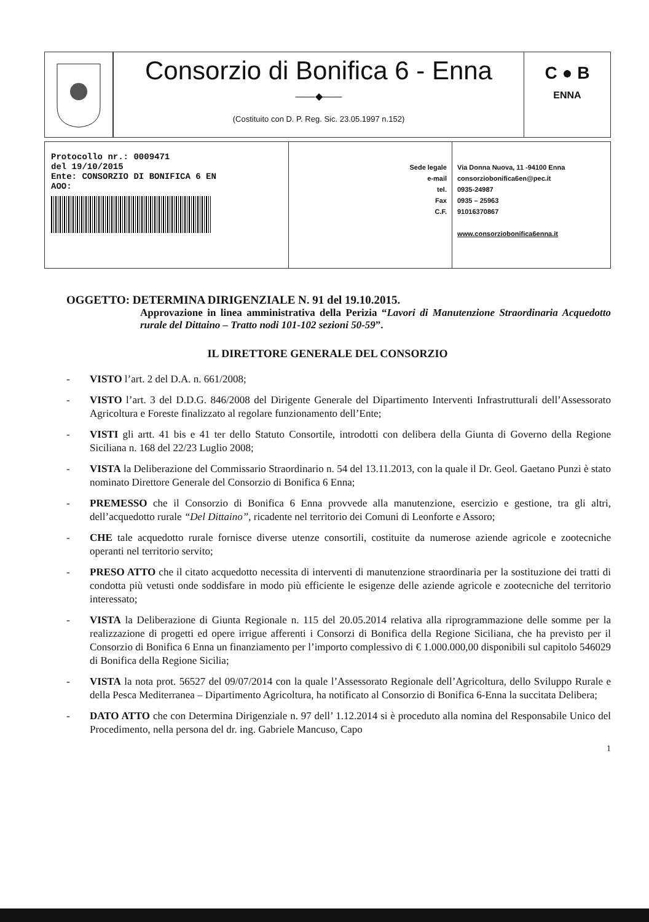Consorzio di Bonifica 6 - Enna
——◆——
(Costituito con D. P. Reg. Sic. 23.05.1997 n.152)
C ● B
ENNA
Protocollo nr.: 0009471
del 19/10/2015
Ente: CONSORZIO DI BONIFICA 6 EN
AOO:
Sede legale
e-mail
tel.
Fax
C.F.
Via Donna Nuova, 11 -94100 Enna
consorziobonifica6en@pec.it
0935-24987
0935 – 25963
91016370867
www.consorziobonifica6enna.it
OGGETTO: DETERMINA DIRIGENZIALE N. 91 del 19.10.2015.
Approvazione in linea amministrativa della Perizia “Lavori di Manutenzione Straordinaria Acquedotto rurale del Dittaino – Tratto nodi 101-102 sezioni 50-59”.
IL DIRETTORE GENERALE DEL CONSORZIO
- VISTO l’art. 2 del D.A. n. 661/2008;
- VISTO l’art. 3 del D.D.G. 846/2008 del Dirigente Generale del Dipartimento Interventi Infrastrutturali dell’Assessorato Agricoltura e Foreste finalizzato al regolare funzionamento dell’Ente;
- VISTI gli artt. 41 bis e 41 ter dello Statuto Consortile, introdotti con delibera della Giunta di Governo della Regione Siciliana n. 168 del 22/23 Luglio 2008;
- VISTA la Deliberazione del Commissario Straordinario n. 54 del 13.11.2013, con la quale il Dr. Geol. Gaetano Punzi è stato nominato Direttore Generale del Consorzio di Bonifica 6 Enna;
- PREMESSO che il Consorzio di Bonifica 6 Enna provvede alla manutenzione, esercizio e gestione, tra gli altri, dell’acquedotto rurale “Del Dittaino”, ricadente nel territorio dei Comuni di Leonforte e Assoro;
- CHE tale acquedotto rurale fornisce diverse utenze consortili, costituite da numerose aziende agricole e zootecniche operanti nel territorio servito;
- PRESO ATTO che il citato acquedotto necessita di interventi di manutenzione straordinaria per la sostituzione dei tratti di condotta più vetusti onde soddisfare in modo più efficiente le esigenze delle aziende agricole e zootecniche del territorio interessato;
- VISTA la Deliberazione di Giunta Regionale n. 115 del 20.05.2014 relativa alla riprogrammazione delle somme per la realizzazione di progetti ed opere irrigue afferenti i Consorzi di Bonifica della Regione Siciliana, che ha previsto per il Consorzio di Bonifica 6 Enna un finanziamento per l’importo complessivo di € 1.000.000,00 disponibili sul capitolo 546029 di Bonifica della Regione Sicilia;
- VISTA la nota prot. 56527 del 09/07/2014 con la quale l’Assessorato Regionale dell’Agricoltura, dello Sviluppo Rurale e della Pesca Mediterranea – Dipartimento Agricoltura, ha notificato al Consorzio di Bonifica 6-Enna la succitata Delibera;
- DATO ATTO che con Determina Dirigenziale n. 97 dell’ 1.12.2014 si è proceduto alla nomina del Responsabile Unico del Procedimento, nella persona del dr. ing. Gabriele Mancuso, Capo
1